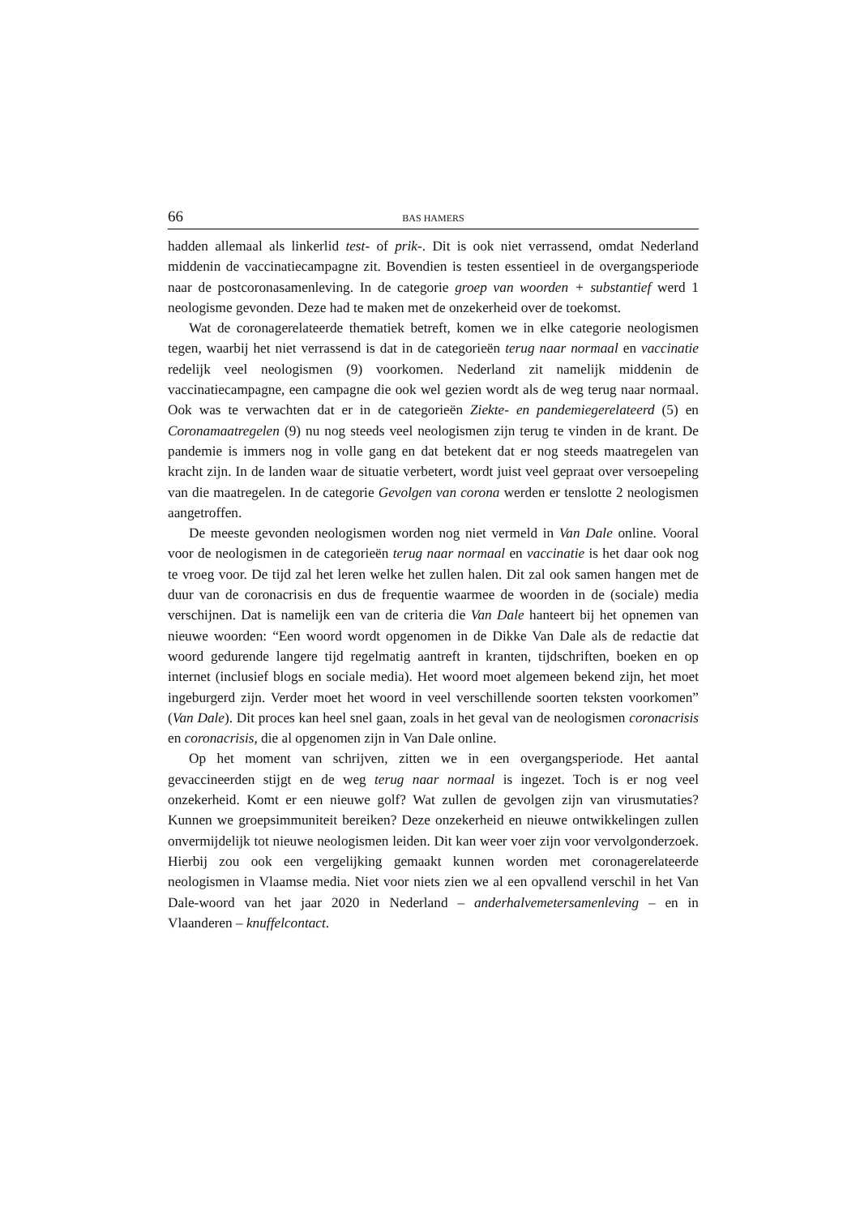66 BAS HAMERS
hadden allemaal als linkerlid test- of prik-. Dit is ook niet verrassend, omdat Nederland middenin de vaccinatiecampagne zit. Bovendien is testen essentieel in de overgangsperiode naar de postcoronasamenleving. In de categorie groep van woorden + substantief werd 1 neologisme gevonden. Deze had te maken met de onzekerheid over de toekomst.
Wat de coronagerelateerde thematiek betreft, komen we in elke categorie neologismen tegen, waarbij het niet verrassend is dat in de categorieën terug naar normaal en vaccinatie redelijk veel neologismen (9) voorkomen. Nederland zit namelijk middenin de vaccinatiecampagne, een campagne die ook wel gezien wordt als de weg terug naar normaal. Ook was te verwachten dat er in de categorieën Ziekte- en pandemiegerelateerd (5) en Coronamaatregelen (9) nu nog steeds veel neologismen zijn terug te vinden in de krant. De pandemie is immers nog in volle gang en dat betekent dat er nog steeds maatregelen van kracht zijn. In de landen waar de situatie verbetert, wordt juist veel gepraat over versoepeling van die maatregelen. In de categorie Gevolgen van corona werden er tenslotte 2 neologismen aangetroffen.
De meeste gevonden neologismen worden nog niet vermeld in Van Dale online. Vooral voor de neologismen in de categorieën terug naar normaal en vaccinatie is het daar ook nog te vroeg voor. De tijd zal het leren welke het zullen halen. Dit zal ook samen hangen met de duur van de coronacrisis en dus de frequentie waarmee de woorden in de (sociale) media verschijnen. Dat is namelijk een van de criteria die Van Dale hanteert bij het opnemen van nieuwe woorden: “Een woord wordt opgenomen in de Dikke Van Dale als de redactie dat woord gedurende langere tijd regelmatig aantreft in kranten, tijdschriften, boeken en op internet (inclusief blogs en sociale media). Het woord moet algemeen bekend zijn, het moet ingeburgerd zijn. Verder moet het woord in veel verschillende soorten teksten voorkomen” (Van Dale). Dit proces kan heel snel gaan, zoals in het geval van de neologismen coronacrisis en coronacrisis, die al opgenomen zijn in Van Dale online.
Op het moment van schrijven, zitten we in een overgangsperiode. Het aantal gevaccineerden stijgt en de weg terug naar normaal is ingezet. Toch is er nog veel onzekerheid. Komt er een nieuwe golf? Wat zullen de gevolgen zijn van virusmutaties? Kunnen we groepsimmuniteit bereiken? Deze onzekerheid en nieuwe ontwikkelingen zullen onvermijdelijk tot nieuwe neologismen leiden. Dit kan weer voer zijn voor vervolgonderzoek. Hierbij zou ook een vergelijking gemaakt kunnen worden met coronagerelateerde neologismen in Vlaamse media. Niet voor niets zien we al een opvallend verschil in het Van Dale-woord van het jaar 2020 in Nederland – anderhalvemetersamenleving – en in Vlaanderen – knuffelcontact.